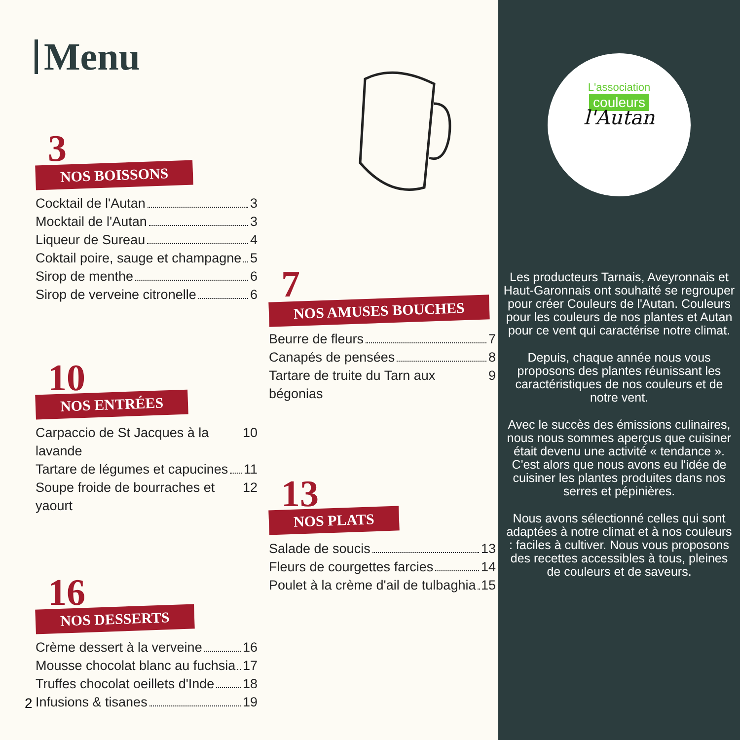Menu
3
NOS BOISSONS
Cocktail de l'Autan 3
Mocktail de l'Autan 3
Liqueur de Sureau 4
Coktail poire, sauge et champagne 5
Sirop de menthe 6
Sirop de verveine citronelle 6
10
NOS ENTRÉES
Carpaccio de St Jacques à la lavande 10
Tartare de légumes et capucines 11
Soupe froide de bourraches et yaourt 12
16
NOS DESSERTS
Crème dessert à la verveine 16
Mousse chocolat blanc au fuchsia 17
Truffes chocolat oeillets d'Inde 18
Infusions & tisanes 19
7
NOS AMUSES BOUCHES
Beurre de fleurs 7
Canapés de pensées 8
Tartare de truite du Tarn aux bégonias 9
13
NOS PLATS
Salade de soucis 13
Fleurs de courgettes farcies 14
Poulet à la crème d'ail de tulbaghia 15
2
L'association
couleurs
l'Autan
Les producteurs Tarnais, Aveyronnais et Haut-Garonnais ont souhaité se regrouper pour créer Couleurs de l'Autan. Couleurs pour les couleurs de nos plantes et Autan pour ce vent qui caractérise notre climat.
Depuis, chaque année nous vous proposons des plantes réunissant les caractéristiques de nos couleurs et de notre vent.
Avec le succès des émissions culinaires, nous nous sommes aperçus que cuisiner était devenu une activité « tendance ». C'est alors que nous avons eu l'idée de cuisiner les plantes produites dans nos serres et pépinières.
Nous avons sélectionné celles qui sont adaptées à notre climat et à nos couleurs : faciles à cultiver. Nous vous proposons des recettes accessibles à tous, pleines de couleurs et de saveurs.